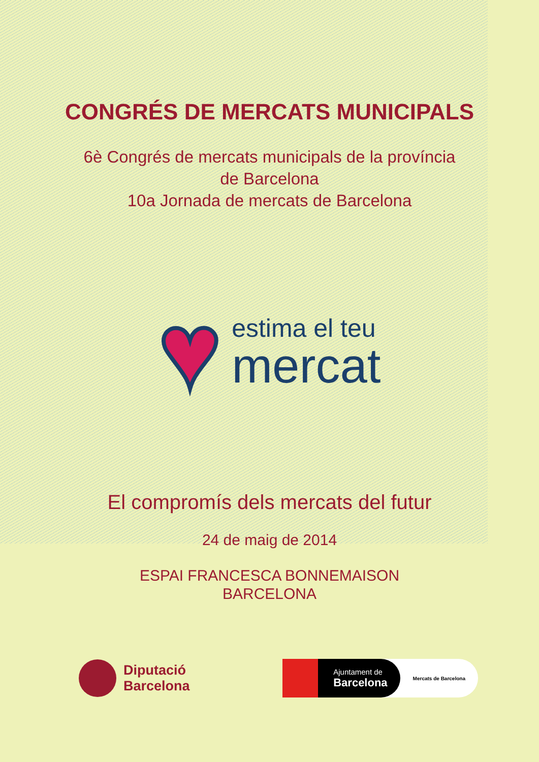CONGRÉS DE MERCATS MUNICIPALS
6è Congrés de mercats municipals de la província
de Barcelona
10a Jornada de mercats de Barcelona
♥
estima el teu
mercat
El compromís dels mercats del futur
24 de maig de 2014
ESPAI FRANCESCA BONNEMAISON
BARCELONA
Diputació
Barcelona
Ajuntament de
Barcelona
Mercats de Barcelona